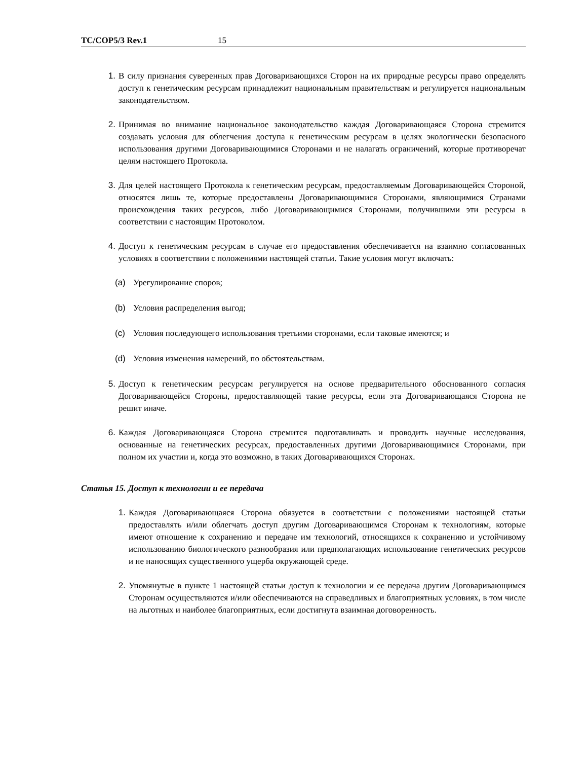TC/COP5/3 Rev.1 15
1. В силу признания суверенных прав Договаривающихся Сторон на их природные ресурсы право определять доступ к генетическим ресурсам принадлежит национальным правительствам и регулируется национальным законодательством.
2. Принимая во внимание национальное законодательство каждая Договаривающаяся Сторона стремится создавать условия для облегчения доступа к генетическим ресурсам в целях экологически безопасного использования другими Договаривающимися Сторонами и не налагать ограничений, которые противоречат целям настоящего Протокола.
3. Для целей настоящего Протокола к генетическим ресурсам, предоставляемым Договаривающейся Стороной, относятся лишь те, которые предоставлены Договаривающимися Сторонами, являющимися Странами происхождения таких ресурсов, либо Договаривающимися Сторонами, получившими эти ресурсы в соответствии с настоящим Протоколом.
4. Доступ к генетическим ресурсам в случае его предоставления обеспечивается на взаимно согласованных условиях в соответствии с положениями настоящей статьи. Такие условия могут включать:
(a) Урегулирование споров;
(b) Условия распределения выгод;
(c) Условия последующего использования третьими сторонами, если таковые имеются; и
(d) Условия изменения намерений, по обстоятельствам.
5. Доступ к генетическим ресурсам регулируется на основе предварительного обоснованного согласия Договаривающейся Стороны, предоставляющей такие ресурсы, если эта Договаривающаяся Сторона не решит иначе.
6. Каждая Договаривающаяся Сторона стремится подготавливать и проводить научные исследования, основанные на генетических ресурсах, предоставленных другими Договаривающимися Сторонами, при полном их участии и, когда это возможно, в таких Договаривающихся Сторонах.
Статья 15. Доступ к технологии и ее передача
1. Каждая Договаривающаяся Сторона обязуется в соответствии с положениями настоящей статьи предоставлять и/или облегчать доступ другим Договаривающимся Сторонам к технологиям, которые имеют отношение к сохранению и передаче им технологий, относящихся к сохранению и устойчивому использованию биологического разнообразия или предполагающих использование генетических ресурсов и не наносящих существенного ущерба окружающей среде.
2. Упомянутые в пункте 1 настоящей статьи доступ к технологии и ее передача другим Договаривающимся Сторонам осуществляются и/или обеспечиваются на справедливых и благоприятных условиях, в том числе на льготных и наиболее благоприятных, если достигнута взаимная договоренность.